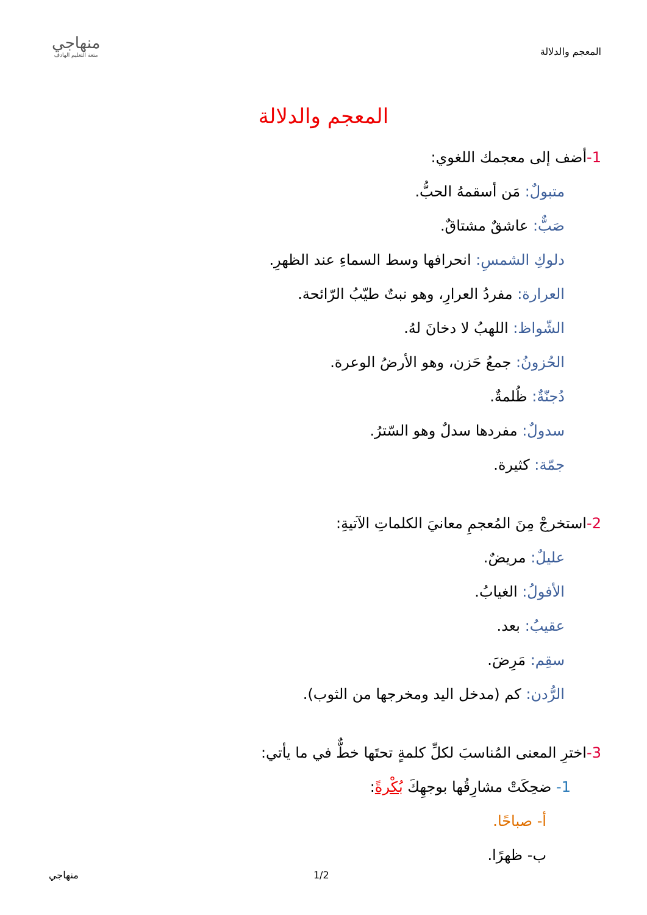المعجم والدلالة
منهاجي
متعة التعليم الهادف
المعجم والدلالة
1-أضف إلى معجمك اللغوي:
متبولٌ: مَن أسقمهُ الحبُّ.
صَبٌّ: عاشقٌ مشتاقٌ.
دلوكِ الشمسِ: انحرافها وسط السماءِ عند الظهرِ.
العرارة: مفردُ العرارِ، وهو نبتٌ طيّبُ الرّائحة.
الشّواظ: اللهبُ لا دخانَ لهُ.
الحُزونُ: جمعُ حَزن، وهو الأرضُ الوعرة.
دُجنّةٌ: ظُلمةٌ.
سدولٌ: مفردها سدلٌ وهو السّترُ.
جمّة: كثيرة.
2-استخرجْ مِنَ المُعجمِ معانيَ الكلماتِ الآتيةِ:
عليلٌ: مريضٌ.
الأفولُ: الغيابُ.
عقيبُ: بعد.
سقِم: مَرِضَ.
الرُّدن: كم (مدخل اليد ومخرجها من الثوب).
3-اخترِ المعنى المُناسبَ لكلِّ كلمةٍ تحتَها خطٌّ في ما يأتي:
1- ضحِكَتْ مشارِقُها بوجهِكَ بُكْرةً:
أ- صباحًا.
ب- ظهرًا.
منهاجي 1/2